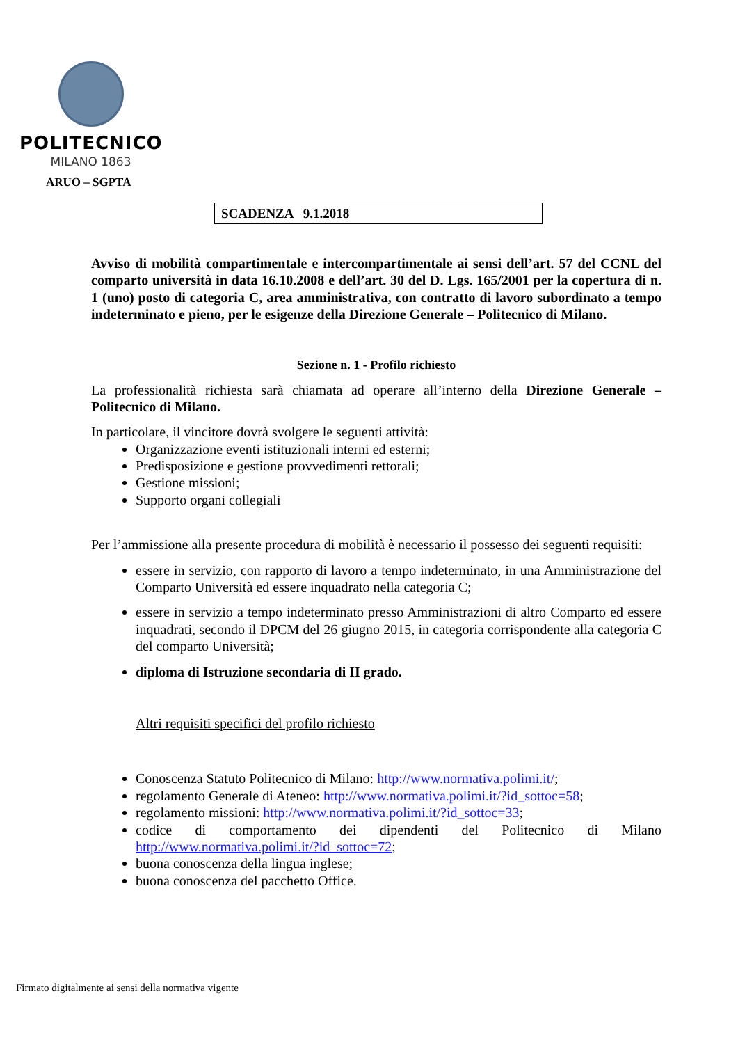POLITECNICO
MILANO 1863
ARUO – SGPTA
SCADENZA 9.1.2018
Avviso di mobilità compartimentale e intercompartimentale ai sensi dell’art. 57 del CCNL del comparto università in data 16.10.2008 e dell’art. 30 del D. Lgs. 165/2001 per la copertura di n. 1 (uno) posto di categoria C, area amministrativa, con contratto di lavoro subordinato a tempo indeterminato e pieno, per le esigenze della Direzione Generale – Politecnico di Milano.
Sezione n. 1 - Profilo richiesto
La professionalità richiesta sarà chiamata ad operare all’interno della Direzione Generale – Politecnico di Milano.
In particolare, il vincitore dovrà svolgere le seguenti attività:
Organizzazione eventi istituzionali interni ed esterni;
Predisposizione e gestione provvedimenti rettorali;
Gestione missioni;
Supporto organi collegiali
Per l’ammissione alla presente procedura di mobilità è necessario il possesso dei seguenti requisiti:
essere in servizio, con rapporto di lavoro a tempo indeterminato, in una Amministrazione del Comparto Università ed essere inquadrato nella categoria C;
essere in servizio a tempo indeterminato presso Amministrazioni di altro Comparto ed essere inquadrati, secondo il DPCM del 26 giugno 2015, in categoria corrispondente alla categoria C del comparto Università;
diploma di Istruzione secondaria di II grado.
Altri requisiti specifici del profilo richiesto
Conoscenza Statuto Politecnico di Milano: http://www.normativa.polimi.it/;
regolamento Generale di Ateneo: http://www.normativa.polimi.it/?id_sottoc=58;
regolamento missioni: http://www.normativa.polimi.it/?id_sottoc=33;
codice di comportamento dei dipendenti del Politecnico di Milano http://www.normativa.polimi.it/?id_sottoc=72;
buona conoscenza della lingua inglese;
buona conoscenza del pacchetto Office.
Firmato digitalmente ai sensi della normativa vigente